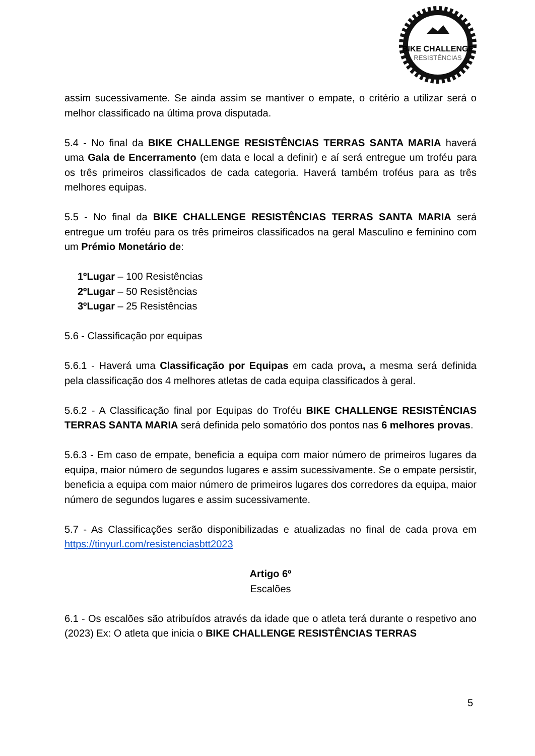BIKE CHALLENGE
RESISTÊNCIAS
assim sucessivamente. Se ainda assim se mantiver o empate, o critério a utilizar será o melhor classificado na última prova disputada.
5.4 - No final da BIKE CHALLENGE RESISTÊNCIAS TERRAS SANTA MARIA haverá uma Gala de Encerramento (em data e local a definir) e aí será entregue um troféu para os três primeiros classificados de cada categoria. Haverá também troféus para as três melhores equipas.
5.5 - No final da BIKE CHALLENGE RESISTÊNCIAS TERRAS SANTA MARIA será entregue um troféu para os três primeiros classificados na geral Masculino e feminino com um Prémio Monetário de:
1ºLugar – 100 Resistências
2ºLugar – 50 Resistências
3ºLugar – 25 Resistências
5.6 - Classificação por equipas
5.6.1 - Haverá uma Classificação por Equipas em cada prova, a mesma será definida pela classificação dos 4 melhores atletas de cada equipa classificados à geral.
5.6.2 - A Classificação final por Equipas do Troféu BIKE CHALLENGE RESISTÊNCIAS TERRAS SANTA MARIA será definida pelo somatório dos pontos nas 6 melhores provas.
5.6.3 - Em caso de empate, beneficia a equipa com maior número de primeiros lugares da equipa, maior número de segundos lugares e assim sucessivamente. Se o empate persistir, beneficia a equipa com maior número de primeiros lugares dos corredores da equipa, maior número de segundos lugares e assim sucessivamente.
5.7 - As Classificações serão disponibilizadas e atualizadas no final de cada prova em https://tinyurl.com/resistenciasbtt2023
Artigo 6º
Escalões
6.1 - Os escalões são atribuídos através da idade que o atleta terá durante o respetivo ano (2023) Ex: O atleta que inicia o BIKE CHALLENGE RESISTÊNCIAS TERRAS
5